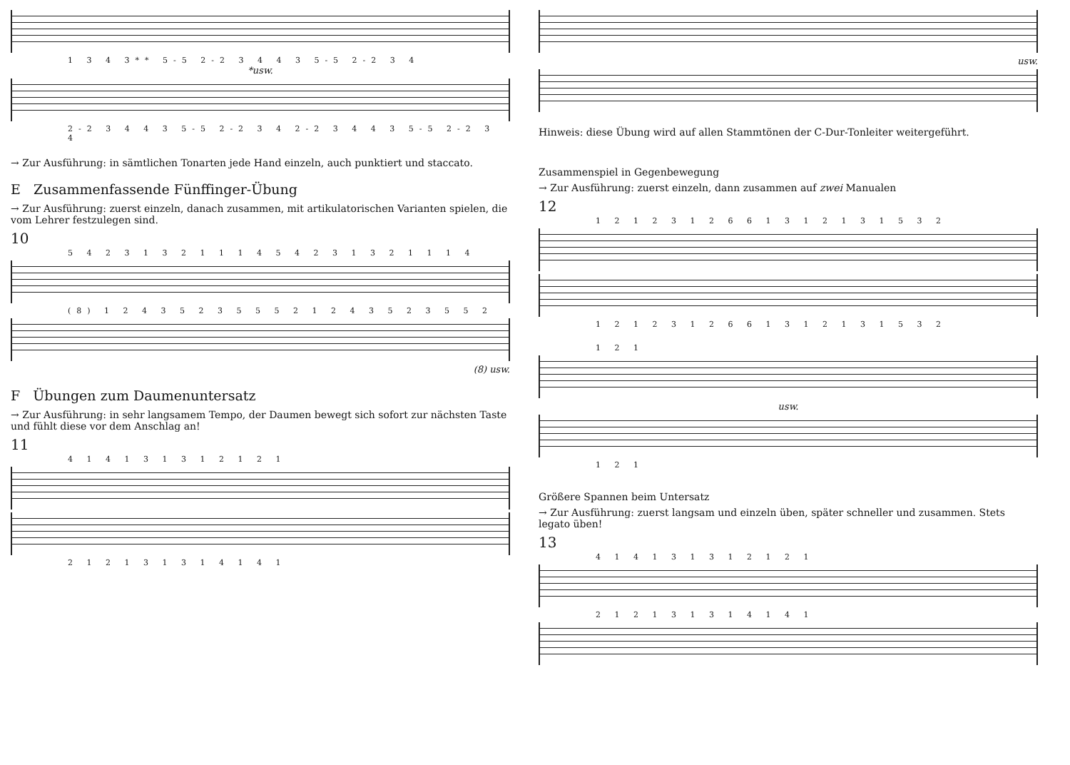1 3 4 3** 5-5 2-2 3 4 4 3 5-5 2-2 3 4
*usw.
2-2 3 4 4 3 5-5 2-2 3 4 2-2 3 4 4 3 5-5 2-2 3 4
→ Zur Ausführung: in sämtlichen Tonarten jede Hand einzeln, auch punktiert und staccato.
E Zusammenfassende Fünffinger-Übung
→ Zur Ausführung: zuerst einzeln, danach zusammen, mit artikulatorischen Varianten spielen, die vom Lehrer festzulegen sind.
10
5 4 2 3 1 3 2 1 1 1 4 5 4 2 3 1 3 2 1 1 1 4
(8) 1 2 4 3 5 2 3 5 5 5 2 1 2 4 3 5 2 3 5 5 2
(8) usw.
F Übungen zum Daumenuntersatz
→ Zur Ausführung: in sehr langsamem Tempo, der Daumen bewegt sich sofort zur nächsten Taste und fühlt diese vor dem Anschlag an!
11
4 1 4 1 3 1 3 1 2 1 2 1
2 1 2 1 3 1 3 1 4 1 4 1
usw.
Hinweis: diese Übung wird auf allen Stammtönen der C-Dur-Tonleiter weitergeführt.
Zusammenspiel in Gegenbewegung
→ Zur Ausführung: zuerst einzeln, dann zusammen auf zwei Manualen
12
1 2 1 2 3 1 2 6 6 1 3 1 2 1 3 1 5 3 2
1 2 1 2 3 1 2 6 6 1 3 1 2 1 3 1 5 3 2
1 2 1
usw.
1 2 1
Größere Spannen beim Untersatz
→ Zur Ausführung: zuerst langsam und einzeln üben, später schneller und zusammen. Stets legato üben!
13
4 1 4 1 3 1 3 1 2 1 2 1
2 1 2 1 3 1 3 1 4 1 4 1